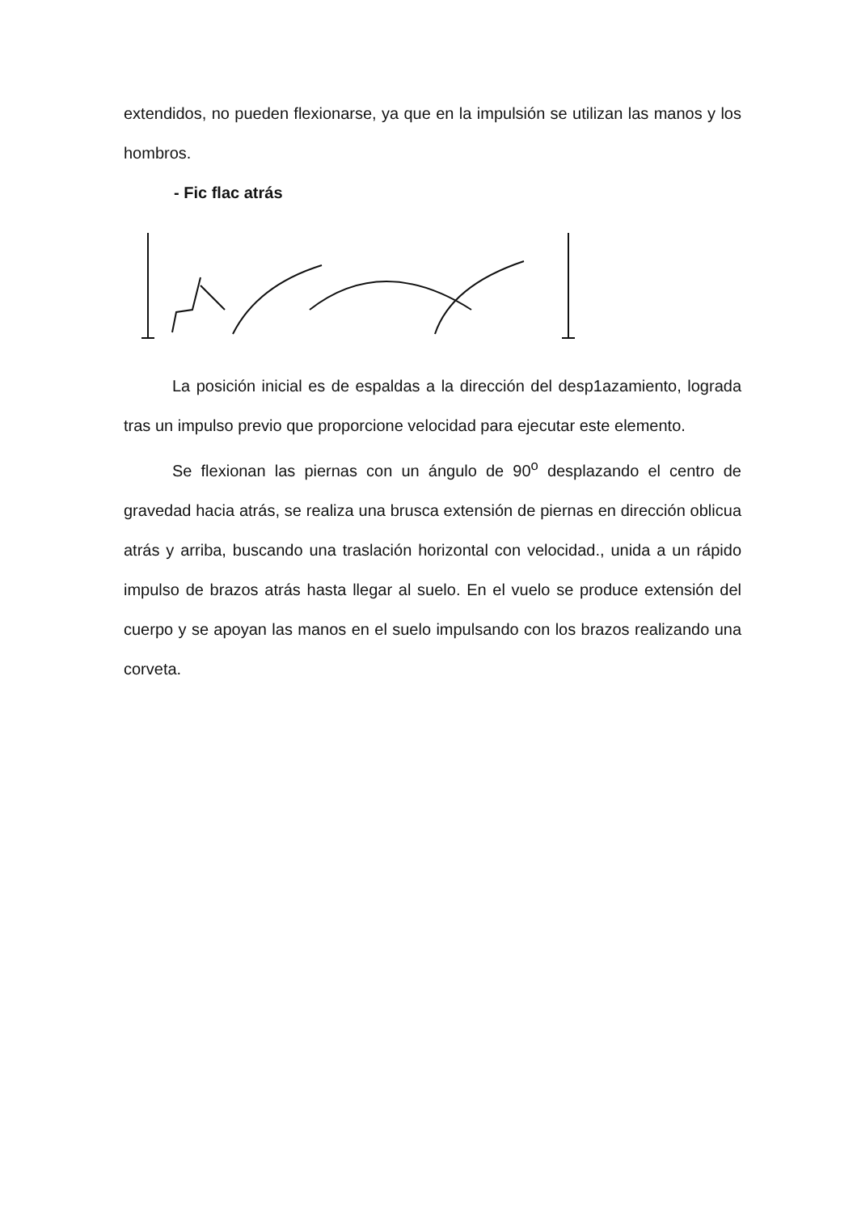extendidos, no pueden flexionarse, ya que en la impulsión se utilizan las manos y los hombros.
- Fic flac atrás
La posición inicial es de espaldas a la dirección del desp1azamiento, lograda tras un impulso previo que proporcione velocidad para ejecutar este elemento.
Se flexionan las piernas con un ángulo de 90<sup>o</sup> desplazando el centro de gravedad hacia atrás, se realiza una brusca extensión de piernas en dirección oblicua atrás y arriba, buscando una traslación horizontal con velocidad., unida a un rápido impulso de brazos atrás hasta llegar al suelo. En el vuelo se produce extensión del cuerpo y se apoyan las manos en el suelo impulsando con los brazos realizando una corveta.